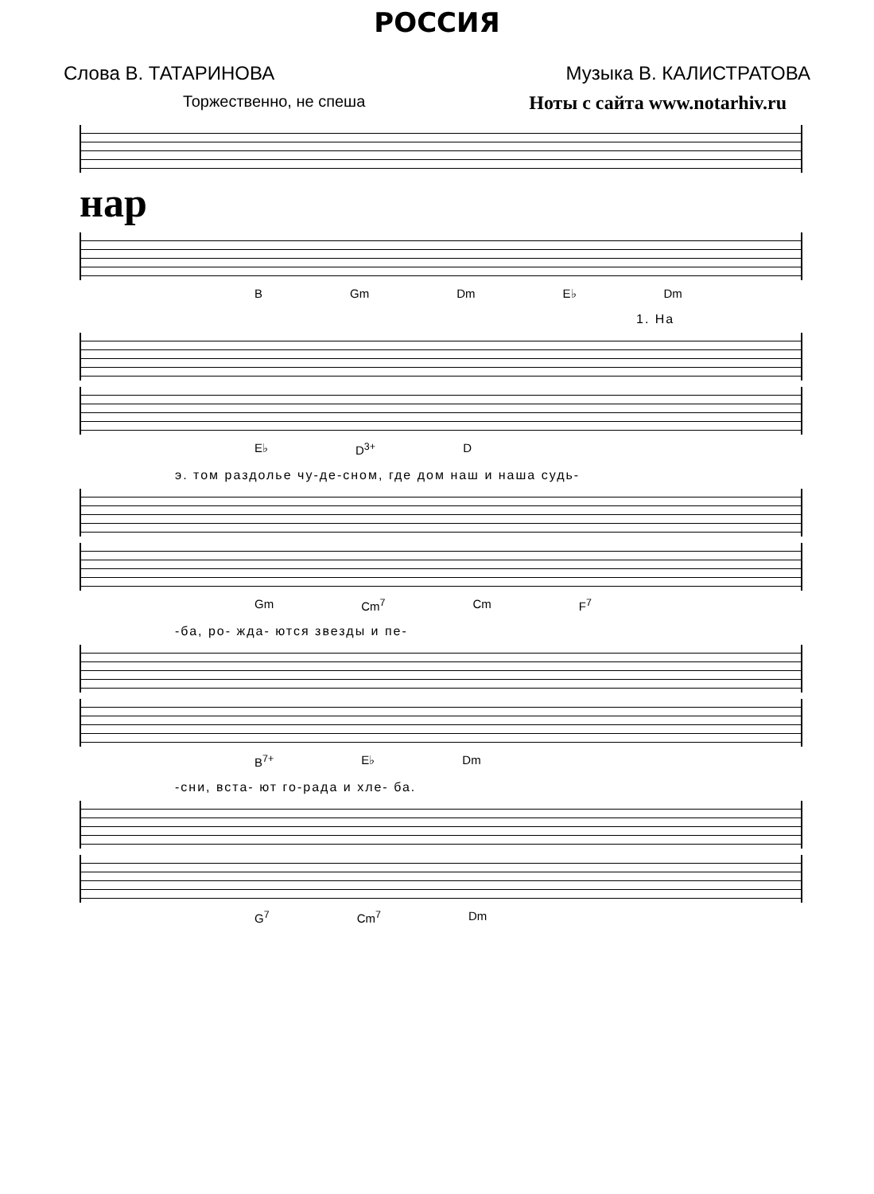РОССИЯ
Слова В. ТАТАРИНОВА Музыка В. КАЛИСТРАТОВА
Торжественно, не спеша Ноты с сайта www.notarhiv.ru
нар
B Gm Dm E♭ Dm
1. На
E♭ D<sup>3+</sup> D
э. том раздолье чу-де-сном, где дом наш и наша судь-
Gm Cm<sup>7</sup> Cm F<sup>7</sup>
-ба, ро- жда- ются звезды и пе-
B<sup>7+</sup> E♭ Dm
-сни, вста- ют го-рада и хле- ба.
G<sup>7</sup> Cm<sup>7</sup> Dm